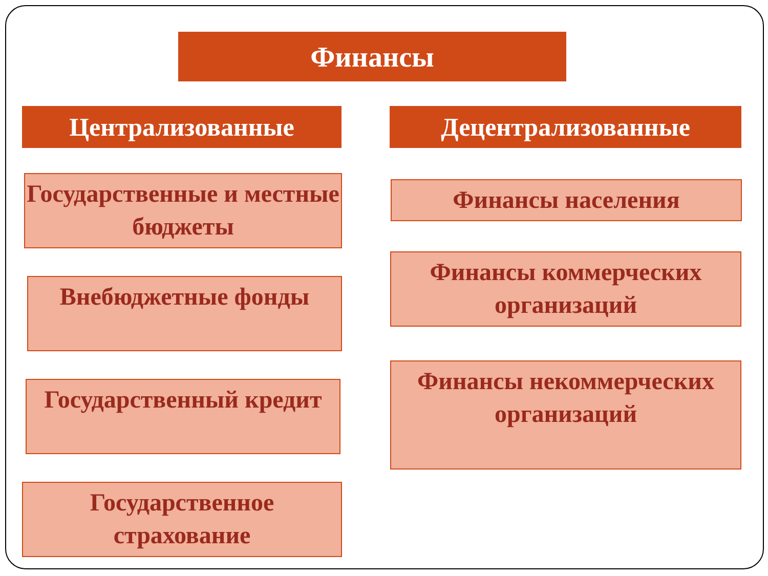Финансы
Централизованные
Государственные и местные бюджеты
Внебюджетные фонды
Государственный кредит
Государственное страхование
Децентрализованные
Финансы населения
Финансы коммерческих организаций
Финансы некоммерческих организаций